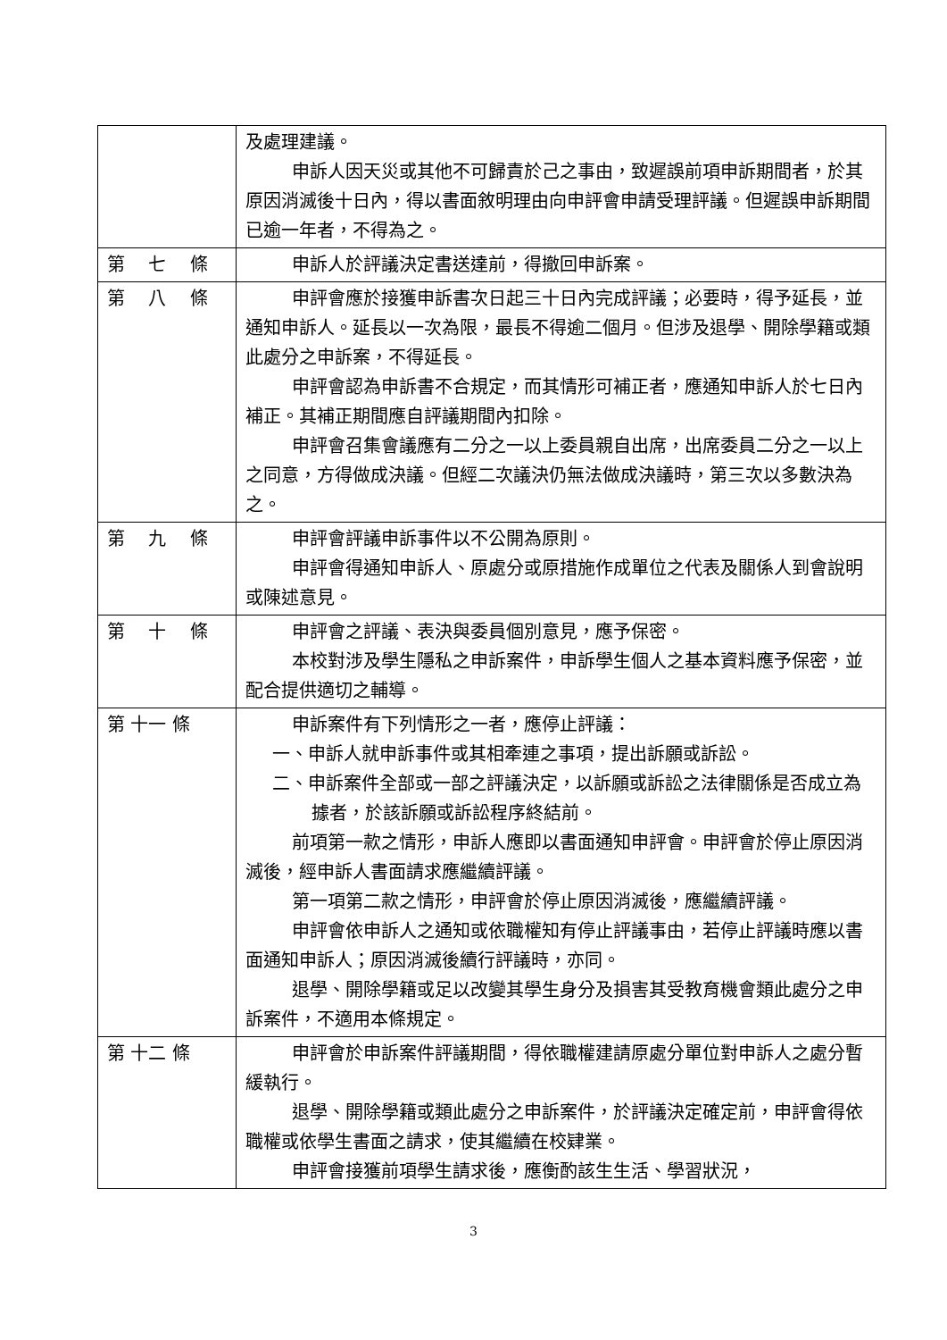| | 及處理建議。 申訴人因天災或其他不可歸責於己之事由，致遲誤前項申訴期間者，於其原因消滅後十日內，得以書面敘明理由向申評會申請受理評議。但遲誤申訴期間已逾一年者，不得為之。 |
| 第 七 條 | 申訴人於評議決定書送達前，得撤回申訴案。 |
| 第 八 條 | 申評會應於接獲申訴書次日起三十日內完成評議；必要時，得予延長，並通知申訴人。延長以一次為限，最長不得逾二個月。但涉及退學、開除學籍或類此處分之申訴案，不得延長。 申評會認為申訴書不合規定，而其情形可補正者，應通知申訴人於七日內補正。其補正期間應自評議期間內扣除。 申評會召集會議應有二分之一以上委員親自出席，出席委員二分之一以上之同意，方得做成決議。但經二次議決仍無法做成決議時，第三次以多數決為之。 |
| 第 九 條 | 申評會評議申訴事件以不公開為原則。 申評會得通知申訴人、原處分或原措施作成單位之代表及關係人到會說明或陳述意見。 |
| 第 十 條 | 申評會之評議、表決與委員個別意見，應予保密。 本校對涉及學生隱私之申訴案件，申訴學生個人之基本資料應予保密，並配合提供適切之輔導。 |
| 第 十一 條 | 申訴案件有下列情形之一者，應停止評議： 一、申訴人就申訴事件或其相牽連之事項，提出訴願或訴訟。 二、申訴案件全部或一部之評議決定，以訴願或訴訟之法律關係是否成立為據者，於該訴願或訴訟程序終結前。 前項第一款之情形，申訴人應即以書面通知申評會。申評會於停止原因消滅後，經申訴人書面請求應繼續評議。 第一項第二款之情形，申評會於停止原因消滅後，應繼續評議。 申評會依申訴人之通知或依職權知有停止評議事由，若停止評議時應以書面通知申訴人；原因消滅後續行評議時，亦同。 退學、開除學籍或足以改變其學生身分及損害其受教育機會類此處分之申訴案件，不適用本條規定。 |
| 第 十二 條 | 申評會於申訴案件評議期間，得依職權建請原處分單位對申訴人之處分暫緩執行。 退學、開除學籍或類此處分之申訴案件，於評議決定確定前，申評會得依職權或依學生書面之請求，使其繼續在校肄業。 申評會接獲前項學生請求後，應衡酌該生生活、學習狀況， |
3